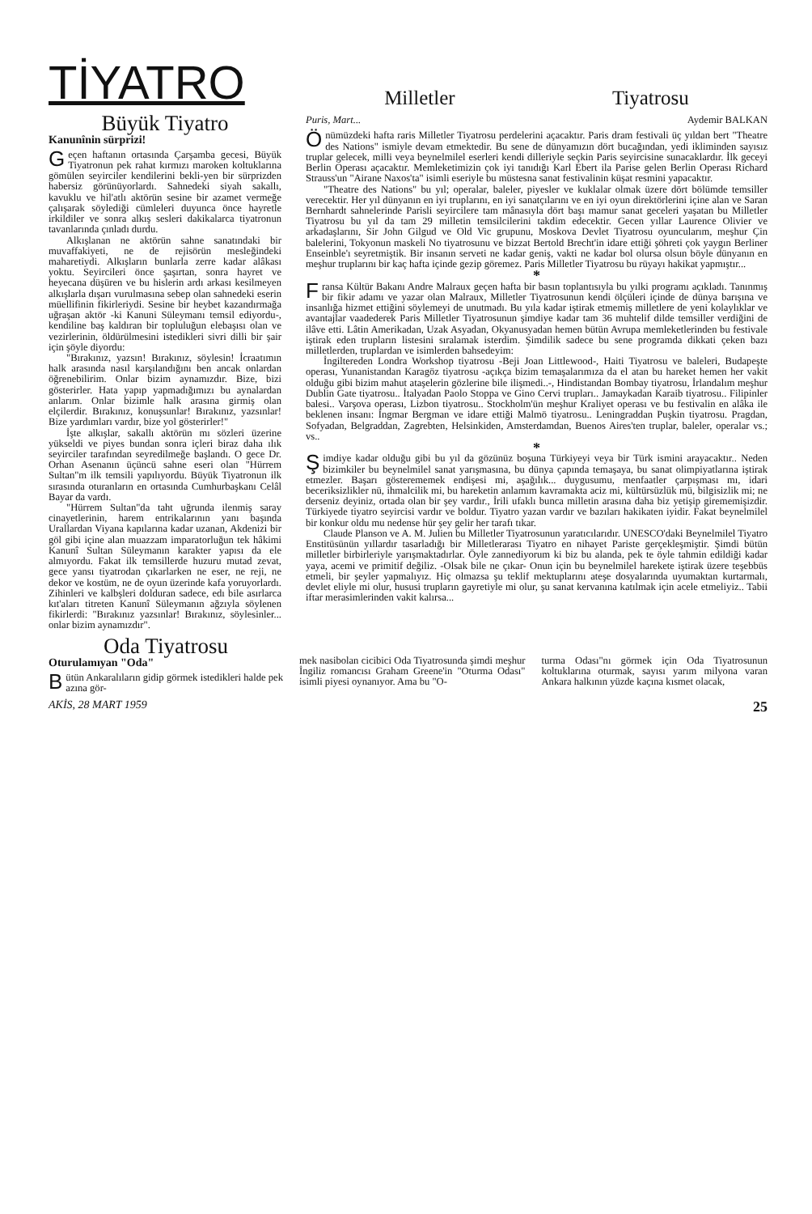TİYATRO
Büyük Tiyatro
Kanunînin sürprizi!
Geçen haftanın ortasında Çarşamba gecesi, Büyük Tiyatronun pek rahat kırmızı maroken koltuklarına gömülen seyirciler kendilerini bekli-yen bir sürprizden habersiz görünüyorlardı. Sahnedeki siyah sakallı, kavuklu ve hil'atlı aktörün sesine bir azamet vermeğe çalışarak söylediği cümleleri duyunca önce hayretle irkildiler ve sonra alkış sesleri dakikalarca tiyatronun tavanlarında çınladı durdu.
Alkışlanan ne aktörün sahne sanatındaki bir muvaffakiyeti, ne de rejisörün mesleğindeki maharetiydi. Alkışların bunlarla zerre kadar alâkası yoktu. Seyircileri önce şaşırtan, sonra hayret ve heyecana düşüren ve bu hislerin ardı arkası kesilmeyen alkışlarla dışarı vurulmasına sebep olan sahnedeki eserin müellifinin fikirleriydi. Sesine bir heybet kazandırmağa uğraşan aktör -ki Kanuni Süleymanı temsil ediyordu-, kendiline baş kaldıran bir topluluğun elebaşısı olan ve vezirlerinin, öldürülmesini istedikleri sivri dilli bir şair için şöyle diyordu:
"Bırakınız, yazsın! Bırakınız, söylesin! İcraatımın halk arasında nasıl karşılandığını ben ancak onlardan öğrenebilirim. Onlar bizim aynamızdır. Bize, bizi gösterirler. Hata yapıp yapmadığımızı bu aynalardan anlarım. Onlar bizimle halk arasına girmiş olan elçilerdir. Bırakınız, konuşsunlar! Bırakınız, yazsınlar! Bize yardımları vardır, bize yol gösterirler!"
İşte alkışlar, sakallı aktörün mı sözleri üzerine yükseldi ve piyes bundan sonra içleri biraz daha ılık seyirciler tarafından seyredilmeğe başlandı. O gece Dr. Orhan Asenanın üçüncü sahne eseri olan "Hürrem Sultan"m ilk temsili yapılıyordu. Büyük Tiyatronun ilk sırasında oturanların en ortasında Cumhurbaşkanı Celâl Bayar da vardı.
"Hürrem Sultan"da taht uğrunda ilenmiş saray cinayetlerinin, harem entrikalarının yanı başında Urallardan Viyana kapılarına kadar uzanan, Akdenizi bir göl gibi içine alan muazzam imparatorluğun tek hâkimi Kanunî Sultan Süleymanın karakter yapısı da ele almıyordu. Fakat ilk temsillerde huzuru mutad zevat, gece yansı tiyatrodan çıkarlarken ne eser, ne reji, ne dekor ve kostüm, ne de oyun üzerinde kafa yoruyorlardı. Zihinleri ve kalbşleri dolduran sadece, edı bile asırlarca kıt'aları titreten Kanunî Süleymanın ağzıyla söylenen fikirlerdi: "Bırakınız yazsınlar! Bırakınız, söylesinler... onlar bizim aynamızdır".
Milletler Tiyatrosu
Puris, Mart... Aydemir BALKAN
Önümüzdeki hafta raris Milletler Tiyatrosu perdelerini açacaktır. Paris dram festivali üç yıldan bert "Theatre des Nations" ismiyle devam etmektedir. Bu sene de dünyamızın dört bucağından, yedi ikliminden sayısız truplar gelecek, milli veya beynelmilel eserleri kendi dilleriyle seçkin Paris seyircisine sunacaklardır. İlk geceyi Berlin Operası açacaktır. Memleketimizin çok iyi tanıdığı Karl Ebert ila Parise gelen Berlin Operası Richard Strauss'un "Airane Naxos'ta" isimli eseriyle bu müstesna sanat festivalinin küşat resmini yapacaktır.
"Theatre des Nations" bu yıl; operalar, baleler, piyesler ve kuklalar olmak üzere dört bölümde temsiller verecektir. Her yıl dünyanın en iyi truplarını, en iyi sanatçılarını ve en iyi oyun direktörlerini içine alan ve Saran Bernhardt sahnelerinde Parisli seyircilere tam mânasıyla dört başı mamur sanat geceleri yaşatan bu Milletler Tiyatrosu bu yıl da tam 29 milletin temsilcilerini takdim edecektir. Gecen yıllar Laurence Olivier ve arkadaşlarını, Sir John Gilgud ve Old Vic grupunu, Moskova Devlet Tiyatrosu oyuncularım, meşhur Çin balelerini, Tokyonun maskeli No tiyatrosunu ve bizzat Bertold Brecht'in idare ettiği şöhreti çok yaygın Berliner Enseinble'ı seyretmiştik. Bir insanın serveti ne kadar geniş, vakti ne kadar bol olursa olsun böyle dünyanın en meşhur truplarını bir kaç hafta içinde gezip göremez. Paris Milletler Tiyatrosu bu rüyayı hakikat yapmıştır...
*
Fransa Kültür Bakanı Andre Malraux geçen hafta bir basın toplantısıyla bu yılki programı açıkladı. Tanınmış bir fikir adamı ve yazar olan Malraux, Milletler Tiyatrosunun kendi ölçüleri içinde de dünya barışına ve insanlığa hizmet ettiğini söylemeyi de unutmadı. Bu yıla kadar iştirak etmemiş milletlere de yeni kolaylıklar ve avantajlar vaadederek Paris Milletler Tiyatrosunun şimdiye kadar tam 36 muhtelif dilde temsiller verdiğini de ilâve etti. Lâtin Amerikadan, Uzak Asyadan, Okyanusyadan hemen bütün Avrupa memleketlerinden bu festivale iştirak eden trupların listesini sıralamak isterdim. Şimdilik sadece bu sene programda dikkati çeken bazı milletlerden, truplardan ve isimlerden bahsedeyim:
İngiltereden Londra Workshop tiyatrosu -Beji Joan Littlewood-, Haiti Tiyatrosu ve baleleri, Budapeşte operası, Yunanistandan Karagöz tiyatrosu -açıkça bizim temaşalarımıza da el atan bu hareket hemen her vakit olduğu gibi bizim mahut ataşelerin gözlerine bile ilişmedi..-, Hindistandan Bombay tiyatrosu, İrlandalım meşhur Dublin Gate tiyatrosu.. İtalyadan Paolo Stoppa ve Gino Cervi trupları.. Jamaykadan Karaib tiyatrosu.. Filipinler balesi.. Varşova operası, Lizbon tiyatrosu.. Stockholm'ün meşhur Kraliyet operası ve bu festivalin en alâka ile beklenen insanı: İngmar Bergman ve idare ettiği Malmö tiyatrosu.. Leningraddan Puşkin tiyatrosu. Pragdan, Sofyadan, Belgraddan, Zagrebten, Helsinkiden, Amsterdamdan, Buenos Aires'ten truplar, baleler, operalar vs.; vs..
*
Şimdiye kadar olduğu gibi bu yıl da gözünüz boşuna Türkiyeyi veya bir Türk ismini arayacaktır.. Neden bizimkiler bu beynelmilel sanat yarışmasına, bu dünya çapında temaşaya, bu sanat olimpiyatlarına iştirak etmezler. Başarı gösterememek endişesi mi, aşağılık... duygusumu, menfaatler çarpışması mı, idari beceriksizlikler nü, ihmalcilik mi, bu hareketin anlamım kavramakta aciz mi, kültürsüzlük mü, bilgisizlik mi; ne derseniz deyiniz, ortada olan bir şey vardır., İrili ufaklı bunca milletin arasına daha biz yetişip girememişizdir. Türkiyede tiyatro seyircisi vardır ve boldur. Tiyatro yazan vardır ve bazıları hakikaten iyidir. Fakat beynelmilel bir konkur oldu mu nedense hür şey gelir her tarafı tıkar.
Claude Planson ve A. M. Julien bu Milletler Tiyatrosunun yaratıcılarıdır. UNESCO'daki Beynelmilel Tiyatro Enstitüsünün yıllardır tasarladığı bir Milletlerarası Tiyatro en nihayet Pariste gerçekleşmiştir. Şimdi bütün milletler birbirleriyle yarışmaktadırlar. Öyle zannediyorum ki biz bu alanda, pek te öyle tahmin edildiği kadar yaya, acemi ve primitif değiliz. -Olsak bile ne çıkar- Onun için bu beynelmilel harekete iştirak üzere teşebbüs etmeli, bir şeyler yapmalıyız. Hiç olmazsa şu teklif mektuplarını ateşe dosyalarında uyumaktan kurtarmalı, devlet eliyle mi olur, hususi trupların gayretiyle mi olur, şu sanat kervanına katılmak için acele etmeliyiz.. Tabii iftar merasimlerinden vakit kalırsa...
Oda Tiyatrosu
Oturulamıyan "Oda"
Bütün Ankaralıların gidip görmek istedikleri halde pek azına gör-
mek nasibolan cicibici Oda Tiyatrosunda şimdi meşhur İngiliz romancısı Graham Greene'in "Oturma Odası" isimli piyesi oynanıyor. Ama bu "O-
turma Odası"nı görmek için Oda Tiyatrosunun koltuklarına oturmak, sayısı yarım milyona varan Ankara halkının yüzde kaçına kısmet olacak,
AKİS, 28 MART 1959 25